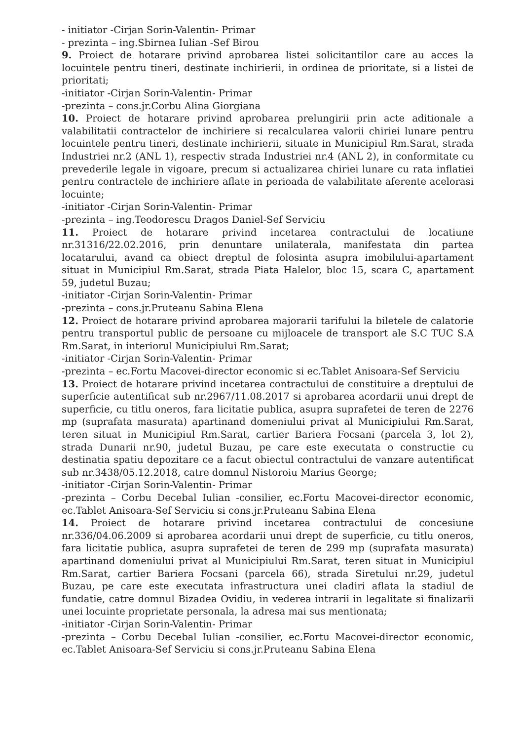- initiator -Cirjan Sorin-Valentin- Primar
- prezinta – ing.Sbirnea Iulian -Sef Birou
9. Proiect de hotarare privind aprobarea listei solicitantilor care au acces la locuintele pentru tineri, destinate inchirierii, in ordinea de prioritate, si a listei de prioritati;
-initiator -Cirjan Sorin-Valentin- Primar
-prezinta – cons.jr.Corbu Alina Giorgiana
10. Proiect de hotarare privind aprobarea prelungirii prin acte aditionale a valabilitatii contractelor de inchiriere si recalcularea valorii chiriei lunare pentru locuintele pentru tineri, destinate inchirierii, situate in Municipiul Rm.Sarat, strada Industriei nr.2 (ANL 1), respectiv strada Industriei nr.4 (ANL 2), in conformitate cu prevederile legale in vigoare, precum si actualizarea chiriei lunare cu rata inflatiei pentru contractele de inchiriere aflate in perioada de valabilitate aferente acelorasi locuinte;
-initiator -Cirjan Sorin-Valentin- Primar
-prezinta – ing.Teodorescu Dragos Daniel-Sef Serviciu
11. Proiect de hotarare privind incetarea contractului de locatiune nr.31316/22.02.2016, prin denuntare unilaterala, manifestata din partea locatarului, avand ca obiect dreptul de folosinta asupra imobilului-apartament situat in Municipiul Rm.Sarat, strada Piata Halelor, bloc 15, scara C, apartament 59, judetul Buzau;
-initiator -Cirjan Sorin-Valentin- Primar
-prezinta – cons.jr.Pruteanu Sabina Elena
12. Proiect de hotarare privind aprobarea majorarii tarifului la biletele de calatorie pentru transportul public de persoane cu mijloacele de transport ale S.C TUC S.A Rm.Sarat, in interiorul Municipiului Rm.Sarat;
-initiator -Cirjan Sorin-Valentin- Primar
-prezinta – ec.Fortu Macovei-director economic si ec.Tablet Anisoara-Sef Serviciu
13. Proiect de hotarare privind incetarea contractului de constituire a dreptului de superficie autentificat sub nr.2967/11.08.2017 si aprobarea acordarii unui drept de superficie, cu titlu oneros, fara licitatie publica, asupra suprafetei de teren de 2276 mp (suprafata masurata) apartinand domeniului privat al Municipiului Rm.Sarat, teren situat in Municipiul Rm.Sarat, cartier Bariera Focsani (parcela 3, lot 2), strada Dunarii nr.90, judetul Buzau, pe care este executata o constructie cu destinatia spatiu depozitare ce a facut obiectul contractului de vanzare autentificat sub nr.3438/05.12.2018, catre domnul Nistoroiu Marius George;
-initiator -Cirjan Sorin-Valentin- Primar
-prezinta – Corbu Decebal Iulian -consilier, ec.Fortu Macovei-director economic, ec.Tablet Anisoara-Sef Serviciu si cons.jr.Pruteanu Sabina Elena
14. Proiect de hotarare privind incetarea contractului de concesiune nr.336/04.06.2009 si aprobarea acordarii unui drept de superficie, cu titlu oneros, fara licitatie publica, asupra suprafetei de teren de 299 mp (suprafata masurata) apartinand domeniului privat al Municipiului Rm.Sarat, teren situat in Municipiul Rm.Sarat, cartier Bariera Focsani (parcela 66), strada Siretului nr.29, judetul Buzau, pe care este executata infrastructura unei cladiri aflata la stadiul de fundatie, catre domnul Bizadea Ovidiu, in vederea intrarii in legalitate si finalizarii unei locuinte proprietate personala, la adresa mai sus mentionata;
-initiator -Cirjan Sorin-Valentin- Primar
-prezinta – Corbu Decebal Iulian -consilier, ec.Fortu Macovei-director economic, ec.Tablet Anisoara-Sef Serviciu si cons.jr.Pruteanu Sabina Elena